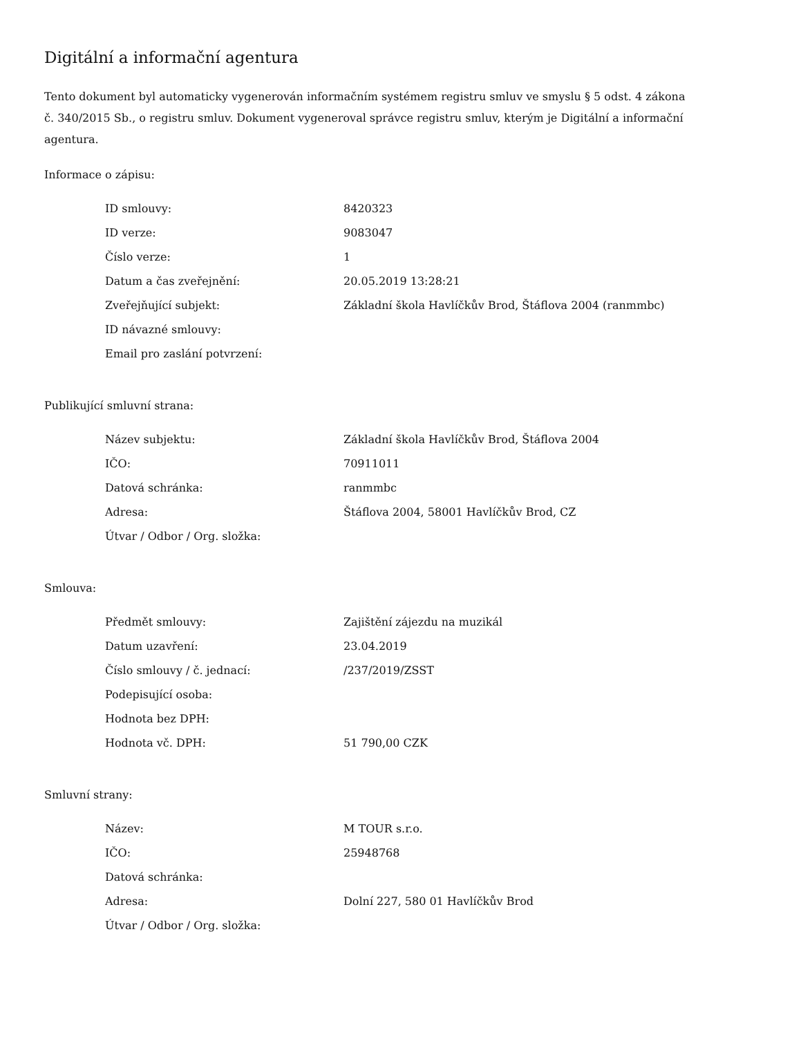Digitální a informační agentura
Tento dokument byl automaticky vygenerován informačním systémem registru smluv ve smyslu § 5 odst. 4 zákona
č. 340/2015 Sb., o registru smluv. Dokument vygeneroval správce registru smluv, kterým je Digitální a informační agentura.
Informace o zápisu:
| ID smlouvy: | 8420323 |
| ID verze: | 9083047 |
| Číslo verze: | 1 |
| Datum a čas zveřejnění: | 20.05.2019 13:28:21 |
| Zveřejňující subjekt: | Základní škola Havlíčkův Brod, Štáflova 2004 (ranmmbc) |
| ID návazné smlouvy: | |
| Email pro zaslání potvrzení: | |
Publikující smluvní strana:
| Název subjektu: | Základní škola Havlíčkův Brod, Štáflova 2004 |
| IČO: | 70911011 |
| Datová schránka: | ranmmbc |
| Adresa: | Štáflova 2004, 58001 Havlíčkův Brod, CZ |
| Útvar / Odbor / Org. složka: | |
Smlouva:
| Předmět smlouvy: | Zajištění zájezdu na muzikál |
| Datum uzavření: | 23.04.2019 |
| Číslo smlouvy / č. jednací: | /237/2019/ZSST |
| Podepisující osoba: | |
| Hodnota bez DPH: | |
| Hodnota vč. DPH: | 51 790,00 CZK |
Smluvní strany:
| Název: | M TOUR s.r.o. |
| IČO: | 25948768 |
| Datová schránka: | |
| Adresa: | Dolní 227, 580 01 Havlíčkův Brod |
| Útvar / Odbor / Org. složka: | |